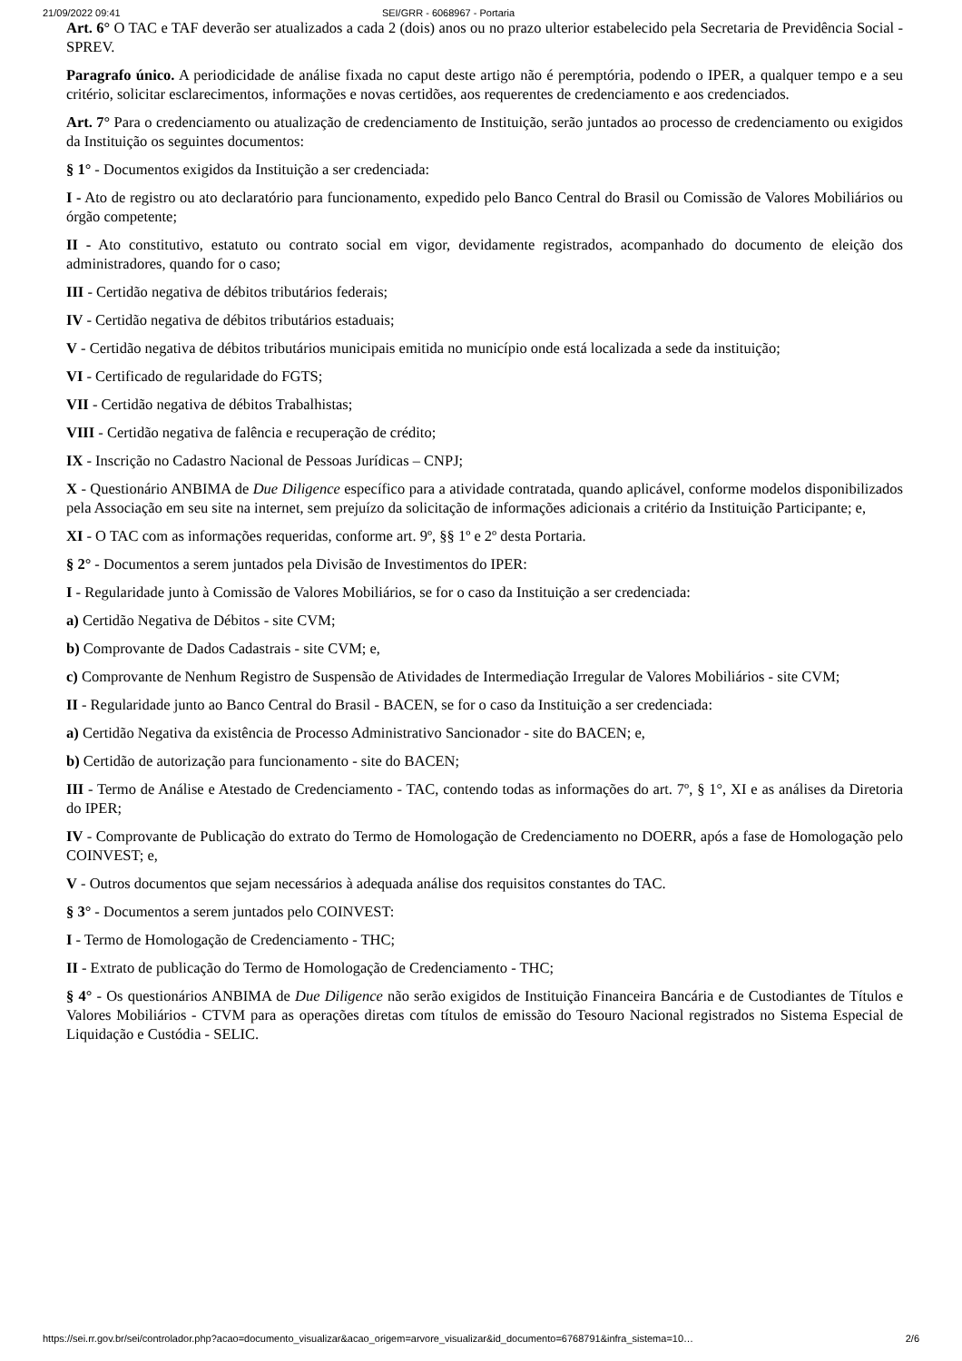21/09/2022 09:41 SEI/GRR - 6068967 - Portaria
Art. 6° O TAC e TAF deverão ser atualizados a cada 2 (dois) anos ou no prazo ulterior estabelecido pela Secretaria de Previdência Social - SPREV.
Paragrafo único. A periodicidade de análise fixada no caput deste artigo não é peremptória, podendo o IPER, a qualquer tempo e a seu critério, solicitar esclarecimentos, informações e novas certidões, aos requerentes de credenciamento e aos credenciados.
Art. 7° Para o credenciamento ou atualização de credenciamento de Instituição, serão juntados ao processo de credenciamento ou exigidos da Instituição os seguintes documentos:
§ 1° - Documentos exigidos da Instituição a ser credenciada:
I - Ato de registro ou ato declaratório para funcionamento, expedido pelo Banco Central do Brasil ou Comissão de Valores Mobiliários ou órgão competente;
II - Ato constitutivo, estatuto ou contrato social em vigor, devidamente registrados, acompanhado do documento de eleição dos administradores, quando for o caso;
III - Certidão negativa de débitos tributários federais;
IV - Certidão negativa de débitos tributários estaduais;
V - Certidão negativa de débitos tributários municipais emitida no município onde está localizada a sede da instituição;
VI - Certificado de regularidade do FGTS;
VII - Certidão negativa de débitos Trabalhistas;
VIII - Certidão negativa de falência e recuperação de crédito;
IX - Inscrição no Cadastro Nacional de Pessoas Jurídicas – CNPJ;
X - Questionário ANBIMA de Due Diligence específico para a atividade contratada, quando aplicável, conforme modelos disponibilizados pela Associação em seu site na internet, sem prejuízo da solicitação de informações adicionais a critério da Instituição Participante; e,
XI - O TAC com as informações requeridas, conforme art. 9º, §§ 1º e 2º desta Portaria.
§ 2° - Documentos a serem juntados pela Divisão de Investimentos do IPER:
I - Regularidade junto à Comissão de Valores Mobiliários, se for o caso da Instituição a ser credenciada:
a) Certidão Negativa de Débitos - site CVM;
b) Comprovante de Dados Cadastrais - site CVM; e,
c) Comprovante de Nenhum Registro de Suspensão de Atividades de Intermediação Irregular de Valores Mobiliários - site CVM;
II - Regularidade junto ao Banco Central do Brasil - BACEN, se for o caso da Instituição a ser credenciada:
a) Certidão Negativa da existência de Processo Administrativo Sancionador - site do BACEN; e,
b) Certidão de autorização para funcionamento - site do BACEN;
III - Termo de Análise e Atestado de Credenciamento - TAC, contendo todas as informações do art. 7º, § 1°, XI e as análises da Diretoria do IPER;
IV - Comprovante de Publicação do extrato do Termo de Homologação de Credenciamento no DOERR, após a fase de Homologação pelo COINVEST; e,
V - Outros documentos que sejam necessários à adequada análise dos requisitos constantes do TAC.
§ 3° - Documentos a serem juntados pelo COINVEST:
I - Termo de Homologação de Credenciamento - THC;
II - Extrato de publicação do Termo de Homologação de Credenciamento - THC;
§ 4° - Os questionários ANBIMA de Due Diligence não serão exigidos de Instituição Financeira Bancária e de Custodiantes de Títulos e Valores Mobiliários - CTVM para as operações diretas com títulos de emissão do Tesouro Nacional registrados no Sistema Especial de Liquidação e Custódia - SELIC.
https://sei.rr.gov.br/sei/controlador.php?acao=documento_visualizar&acao_origem=arvore_visualizar&id_documento=6768791&infra_sistema=10… 2/6